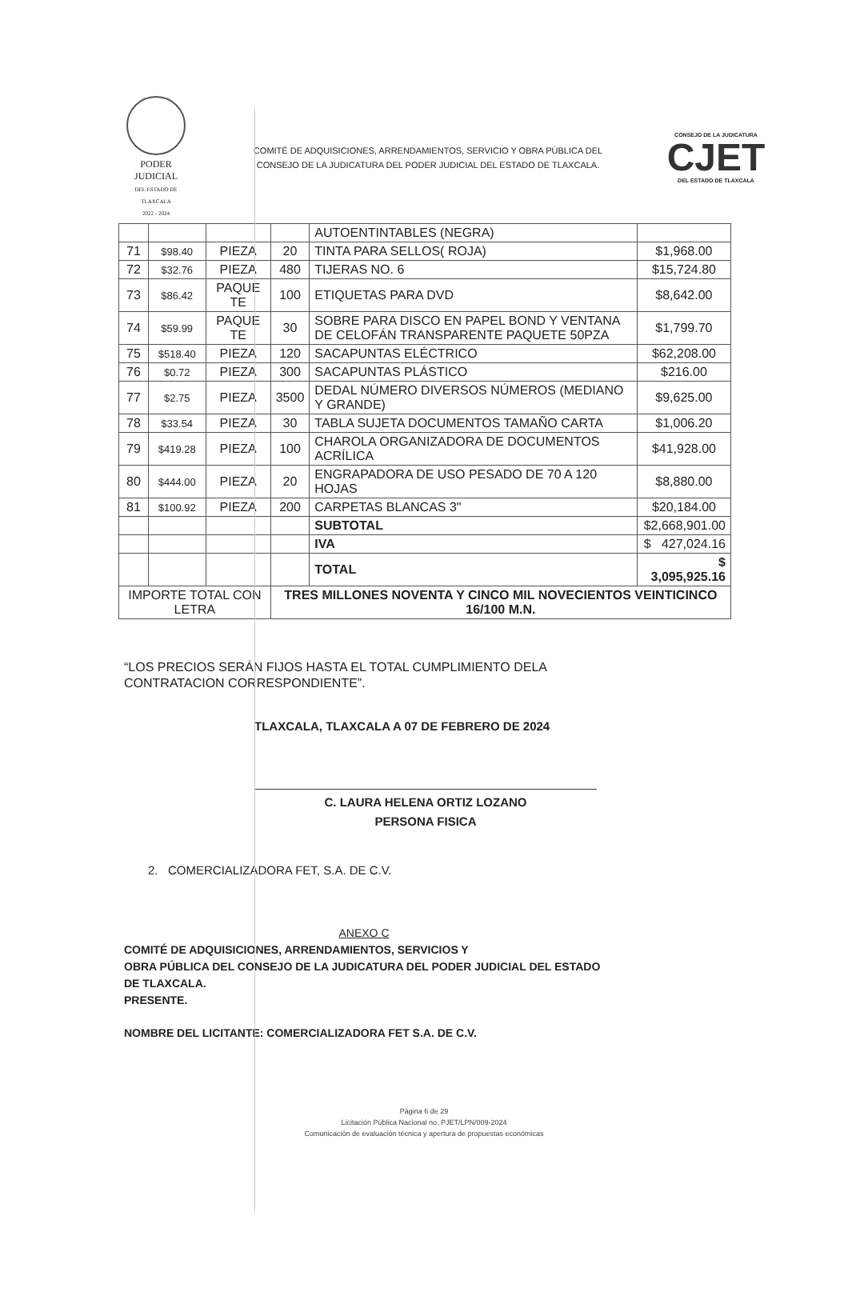PODER JUDICIAL
DEL ESTADO DE TLAXCALA
2022 - 2024
COMITÉ DE ADQUISICIONES, ARRENDAMIENTOS, SERVICIO Y OBRA PÚBLICA DEL
CONSEJO DE LA JUDICATURA DEL PODER JUDICIAL DEL ESTADO DE TLAXCALA.
CONSEJO DE LA JUDICATURA
CJET
DEL ESTADO DE TLAXCALA
| | | | | AUTOENTINTABLES (NEGRA) | |
| 71 | $98.40 | PIEZA | 20 | TINTA PARA SELLOS( ROJA) | $1,968.00 |
| 72 | $32.76 | PIEZA | 480 | TIJERAS NO. 6 | $15,724.80 |
| 73 | $86.42 | PAQUE TE | 100 | ETIQUETAS PARA DVD | $8,642.00 |
| 74 | $59.99 | PAQUE TE | 30 | SOBRE PARA DISCO EN PAPEL BOND Y VENTANA DE CELOFÁN TRANSPARENTE PAQUETE 50PZA | $1,799.70 |
| 75 | $518.40 | PIEZA | 120 | SACAPUNTAS ELÉCTRICO | $62,208.00 |
| 76 | $0.72 | PIEZA | 300 | SACAPUNTAS PLÁSTICO | $216.00 |
| 77 | $2.75 | PIEZA | 3500 | DEDAL NÚMERO DIVERSOS NÚMEROS (MEDIANO Y GRANDE) | $9,625.00 |
| 78 | $33.54 | PIEZA | 30 | TABLA SUJETA DOCUMENTOS TAMAÑO CARTA | $1,006.20 |
| 79 | $419.28 | PIEZA | 100 | CHAROLA ORGANIZADORA DE DOCUMENTOS ACRÍLICA | $41,928.00 |
| 80 | $444.00 | PIEZA | 20 | ENGRAPADORA DE USO PESADO DE 70 A 120 HOJAS | $8,880.00 |
| 81 | $100.92 | PIEZA | 200 | CARPETAS BLANCAS 3" | $20,184.00 |
| | | | | SUBTOTAL | $2,668,901.00 |
| | | | | IVA | $ 427,024.16 |
| | | | | TOTAL | $ 3,095,925.16 |
| IMPORTE TOTAL CON LETRA | | | TRES MILLONES NOVENTA Y CINCO MIL NOVECIENTOS VEINTICINCO 16/100 M.N. | | |
“LOS PRECIOS SERÁN FIJOS HASTA EL TOTAL CUMPLIMIENTO DELA
CONTRATACION CORRESPONDIENTE”.
TLAXCALA, TLAXCALA A 07 DE FEBRERO DE 2024
C. LAURA HELENA ORTIZ LOZANO
PERSONA FISICA
2. COMERCIALIZADORA FET, S.A. DE C.V.
ANEXO C
COMITÉ DE ADQUISICIONES, ARRENDAMIENTOS, SERVICIOS Y
OBRA PÚBLICA DEL CONSEJO DE LA JUDICATURA DEL PODER JUDICIAL DEL ESTADO DE TLAXCALA.
PRESENTE.
NOMBRE DEL LICITANTE: COMERCIALIZADORA FET S.A. DE C.V.
Página 6 de 29
Licitación Pública Nacional no. PJET/LPN/009-2024
Comunicación de evaluación técnica y apertura de propuestas económicas